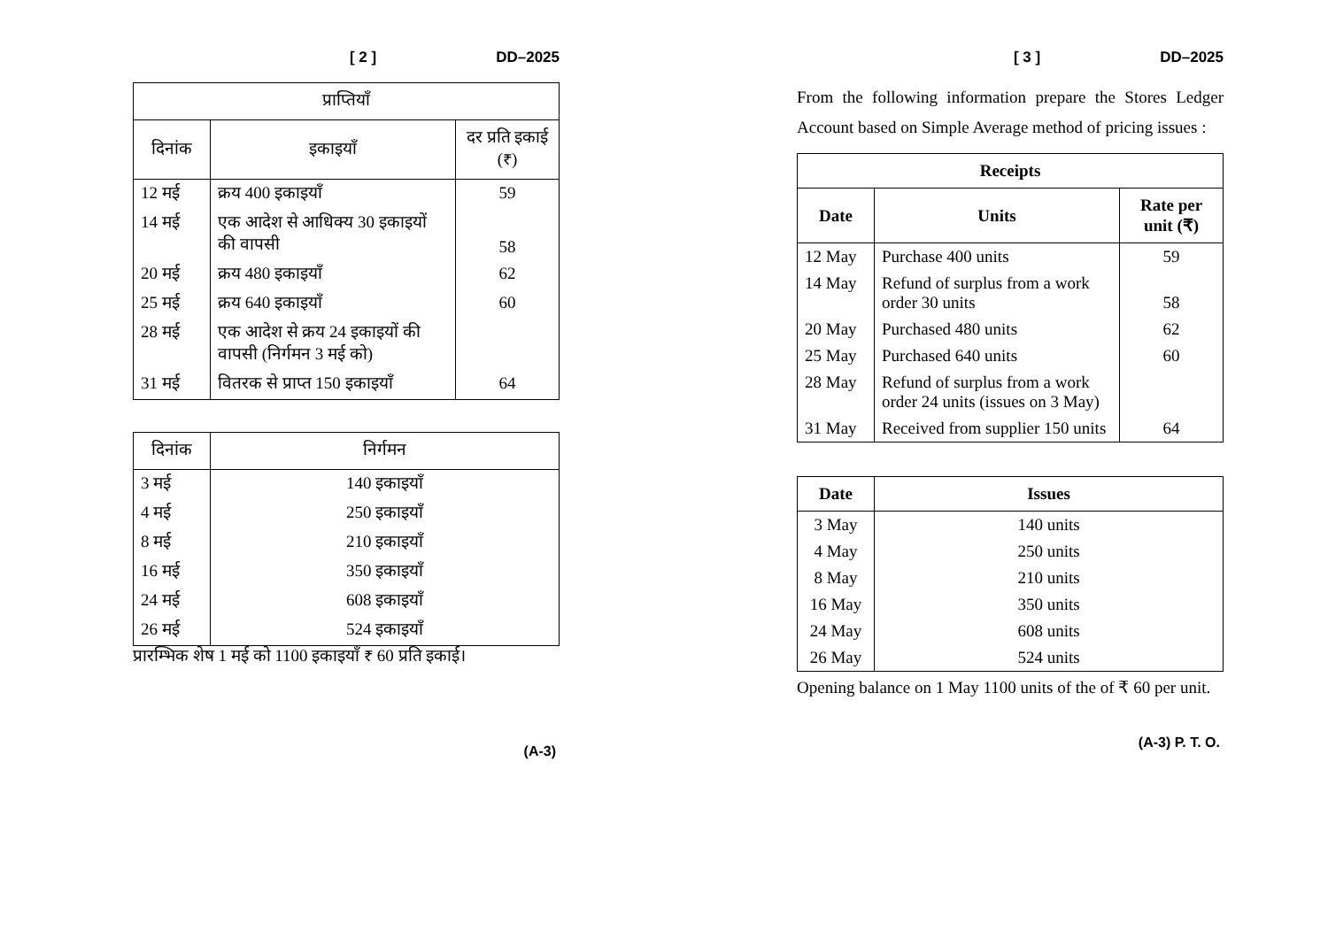[ 2 ] DD–2025
| प्राप्तियाँ | | |
| --- | --- | --- |
| दिनांक | इकाइयाँ | दर प्रति इकाई (₹) |
| 12 मई | क्रय 400 इकाइयाँ | 59 |
| 14 मई | एक आदेश से आधिक्य 30 इकाइयों की वापसी | 58 |
| 20 मई | क्रय 480 इकाइयाँ | 62 |
| 25 मई | क्रय 640 इकाइयाँ | 60 |
| 28 मई | एक आदेश से क्रय 24 इकाइयों की वापसी (निर्गमन 3 मई को) | |
| 31 मई | वितरक से प्राप्त 150 इकाइयाँ | 64 |
| दिनांक | निर्गमन |
| --- | --- |
| 3 मई | 140 इकाइयाँ |
| 4 मई | 250 इकाइयाँ |
| 8 मई | 210 इकाइयाँ |
| 16 मई | 350 इकाइयाँ |
| 24 मई | 608 इकाइयाँ |
| 26 मई | 524 इकाइयाँ |
प्रारम्भिक शेष 1 मई को 1100 इकाइयाँ ₹ 60 प्रति इकाई।
(A-3)
[ 3 ] DD–2025
From the following information prepare the Stores Ledger Account based on Simple Average method of pricing issues :
| Receipts | | |
| --- | --- | --- |
| Date | Units | Rate per unit (₹) |
| 12 May | Purchase 400 units | 59 |
| 14 May | Refund of surplus from a work order 30 units | 58 |
| 20 May | Purchased 480 units | 62 |
| 25 May | Purchased 640 units | 60 |
| 28 May | Refund of surplus from a work order 24 units (issues on 3 May) | |
| 31 May | Received from supplier 150 units | 64 |
| Date | Issues |
| --- | --- |
| 3 May | 140 units |
| 4 May | 250 units |
| 8 May | 210 units |
| 16 May | 350 units |
| 24 May | 608 units |
| 26 May | 524 units |
Opening balance on 1 May 1100 units of the of ₹ 60 per unit.
(A-3) P. T. O.